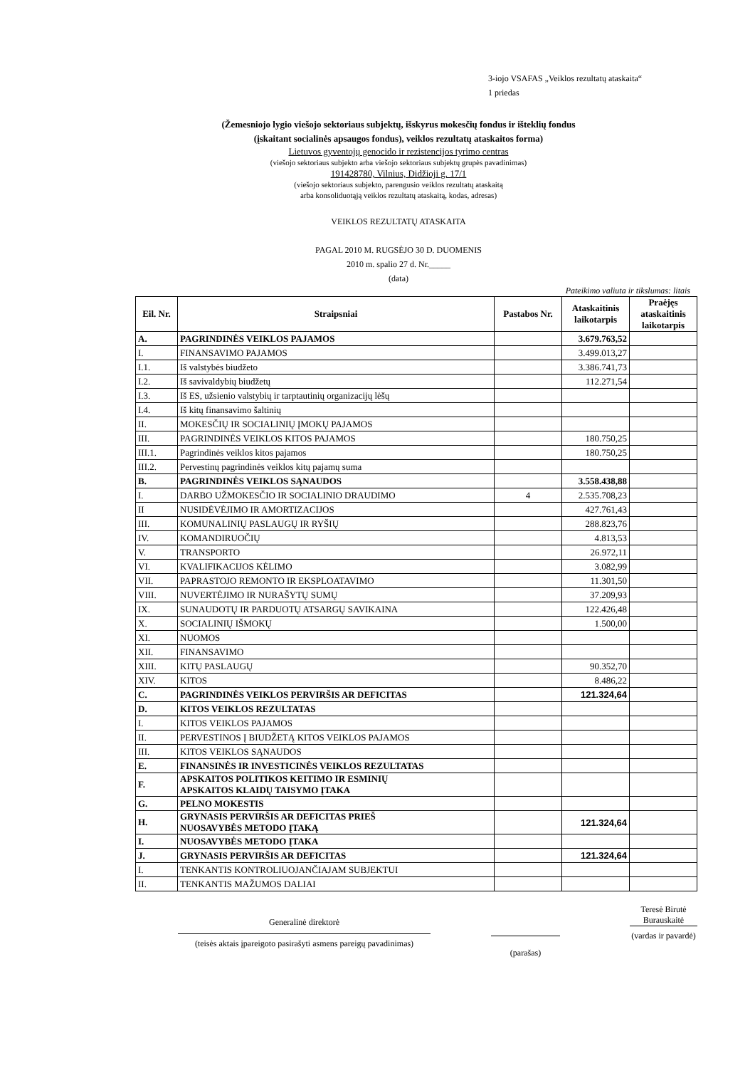3-iojo VSAFAS „Veiklos rezultatų ataskaita“
1 priedas
(Žemesniojo lygio viešojo sektoriaus subjektų, išskyrus mokesčių fondus ir išteklių fondus
(įskaitant socialinės apsaugos fondus), veiklos rezultatų ataskaitos forma)
Lietuvos gyventojų genocido ir rezistencijos tyrimo centras
(viešojo sektoriaus subjekto arba viešojo sektoriaus subjektų grupės pavadinimas)
191428780, Vilnius, Didžioji g. 17/1
(viešojo sektoriaus subjekto, parengusio veiklos rezultatų ataskaitą
arba konsoliduotąją veiklos rezultatų ataskaitą, kodas, adresas)
VEIKLOS REZULTATŲ ATASKAITA
PAGAL 2010 M. RUGSĖJO 30 D. DUOMENIS
2010 m. spalio 27 d. Nr._____
(data)
Pateikimo valiuta ir tikslumas: litais
| Eil. Nr. | Straipsniai | Pastabos Nr. | Ataskaitinis laikotarpis | Praėjęs ataskaitinis laikotarpis |
| --- | --- | --- | --- | --- |
| A. | PAGRINDINĖS VEIKLOS PAJAMOS | | 3.679.763,52 | |
| I. | FINANSAVIMO PAJAMOS | | 3.499.013,27 | |
| I.1. | Iš valstybės biudžeto | | 3.386.741,73 | |
| I.2. | Iš savivaldybių biudžetų | | 112.271,54 | |
| I.3. | Iš ES, užsienio valstybių ir tarptautinių organizacijų lėšų | | | |
| I.4. | Iš kitų finansavimo šaltinių | | | |
| II. | MOKESČIŲ IR SOCIALINIŲ ĮMOKŲ PAJAMOS | | | |
| III. | PAGRINDINĖS VEIKLOS KITOS PAJAMOS | | 180.750,25 | |
| III.1. | Pagrindinės veiklos kitos pajamos | | 180.750,25 | |
| III.2. | Pervestinų pagrindinės veiklos kitų pajamų suma | | | |
| B. | PAGRINDINĖS VEIKLOS SĄNAUDOS | | 3.558.438,88 | |
| I. | DARBO UŽMOKESČIO IR SOCIALINIO DRAUDIMO | 4 | 2.535.708,23 | |
| II | NUSIDĖVĖJIMO IR AMORTIZACIJOS | | 427.761,43 | |
| III. | KOMUNALINIŲ PASLAUGŲ IR RYŠIŲ | | 288.823,76 | |
| IV. | KOMANDIRUOČIŲ | | 4.813,53 | |
| V. | TRANSPORTO | | 26.972,11 | |
| VI. | KVALIFIKACIJOS KĖLIMO | | 3.082,99 | |
| VII. | PAPRASTOJO REMONTO IR EKSPLOATAVIMO | | 11.301,50 | |
| VIII. | NUVERTĖJIMO IR NURAŠYTŲ SUMŲ | | 37.209,93 | |
| IX. | SUNAUDOTŲ IR PARDUOTŲ ATSARGŲ SAVIKAINA | | 122.426,48 | |
| X. | SOCIALINIŲ IŠMOKŲ | | 1.500,00 | |
| XI. | NUOMOS | | | |
| XII. | FINANSAVIMO | | | |
| XIII. | KITŲ PASLAUGŲ | | 90.352,70 | |
| XIV. | KITOS | | 8.486,22 | |
| C. | PAGRINDINĖS VEIKLOS PERVIRŠIS AR DEFICITAS | | 121.324,64 | |
| D. | KITOS VEIKLOS REZULTATAS | | | |
| I. | KITOS VEIKLOS PAJAMOS | | | |
| II. | PERVESTINOS Į BIUDŽETĄ KITOS VEIKLOS PAJAMOS | | | |
| III. | KITOS VEIKLOS SĄNAUDOS | | | |
| E. | FINANSINĖS IR INVESTICINĖS VEIKLOS REZULTATAS | | | |
| F. | APSKAITOS POLITIKOS KEITIMO IR ESMINIŲ APSKAITOS KLAIDŲ TAISYMO ĮTAKA | | | |
| G. | PELNO MOKESTIS | | | |
| H. | GRYNASIS PERVIRŠIS AR DEFICITAS PRIEŠ NUOSAVYBĖS METODO ĮTAKĄ | | 121.324,64 | |
| I. | NUOSAVYBĖS METODO ĮTAKA | | | |
| J. | GRYNASIS PERVIRŠIS AR DEFICITAS | | 121.324,64 | |
| I. | TENKANTIS KONTROLIUOJANČIAJAM SUBJEKTUI | | | |
| II. | TENKANTIS MAŽUMOS DALIAI | | | |
Generalinė direktorė
(teisės aktais įpareigoto pasirašyti asmens pareigų pavadinimas)
(parašas)
Teresė Birutė Burauskaitė
(vardas ir pavardė)